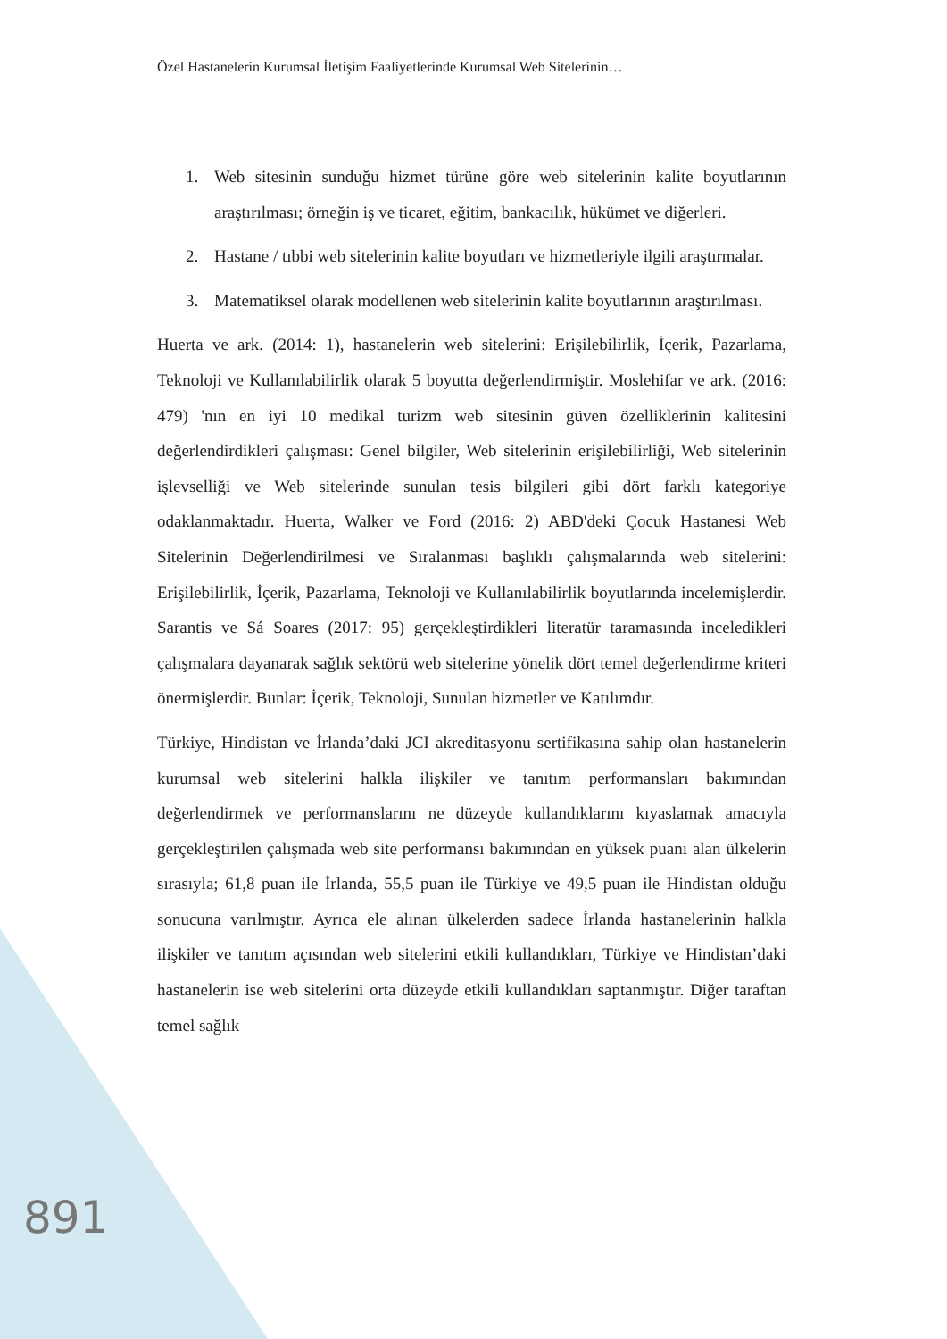Özel Hastanelerin Kurumsal İletişim Faaliyetlerinde Kurumsal Web Sitelerinin…
1. Web sitesinin sunduğu hizmet türüne göre web sitelerinin kalite boyutlarının araştırılması; örneğin iş ve ticaret, eğitim, bankacılık, hükümet ve diğerleri.
2. Hastane / tıbbi web sitelerinin kalite boyutları ve hizmetleriyle ilgili araştırmalar.
3. Matematiksel olarak modellenen web sitelerinin kalite boyutlarının araştırılması.
Huerta ve ark. (2014: 1), hastanelerin web sitelerini: Erişilebilirlik, İçerik, Pazarlama, Teknoloji ve Kullanılabilirlik olarak 5 boyutta değerlendirmiştir. Moslehifar ve ark. (2016: 479) 'nın en iyi 10 medikal turizm web sitesinin güven özelliklerinin kalitesini değerlendirdikleri çalışması: Genel bilgiler, Web sitelerinin erişilebilirliği, Web sitelerinin işlevselliği ve Web sitelerinde sunulan tesis bilgileri gibi dört farklı kategoriye odaklanmaktadır. Huerta, Walker ve Ford (2016: 2) ABD'deki Çocuk Hastanesi Web Sitelerinin Değerlendirilmesi ve Sıralanması başlıklı çalışmalarında web sitelerini: Erişilebilirlik, İçerik, Pazarlama, Teknoloji ve Kullanılabilirlik boyutlarında incelemişlerdir. Sarantis ve Sá Soares (2017: 95) gerçekleştirdikleri literatür taramasında inceledikleri çalışmalara dayanarak sağlık sektörü web sitelerine yönelik dört temel değerlendirme kriteri önermişlerdir. Bunlar: İçerik, Teknoloji, Sunulan hizmetler ve Katılımdır.
Türkiye, Hindistan ve İrlanda’daki JCI akreditasyonu sertifikasına sahip olan hastanelerin kurumsal web sitelerini halkla ilişkiler ve tanıtım performansları bakımından değerlendirmek ve performanslarını ne düzeyde kullandıklarını kıyaslamak amacıyla gerçekleştirilen çalışmada web site performansı bakımından en yüksek puanı alan ülkelerin sırasıyla; 61,8 puan ile İrlanda, 55,5 puan ile Türkiye ve 49,5 puan ile Hindistan olduğu sonucuna varılmıştır. Ayrıca ele alınan ülkelerden sadece İrlanda hastanelerinin halkla ilişkiler ve tanıtım açısından web sitelerini etkili kullandıkları, Türkiye ve Hindistan’daki hastanelerin ise web sitelerini orta düzeyde etkili kullandıkları saptanmıştır. Diğer taraftan temel sağlık
891